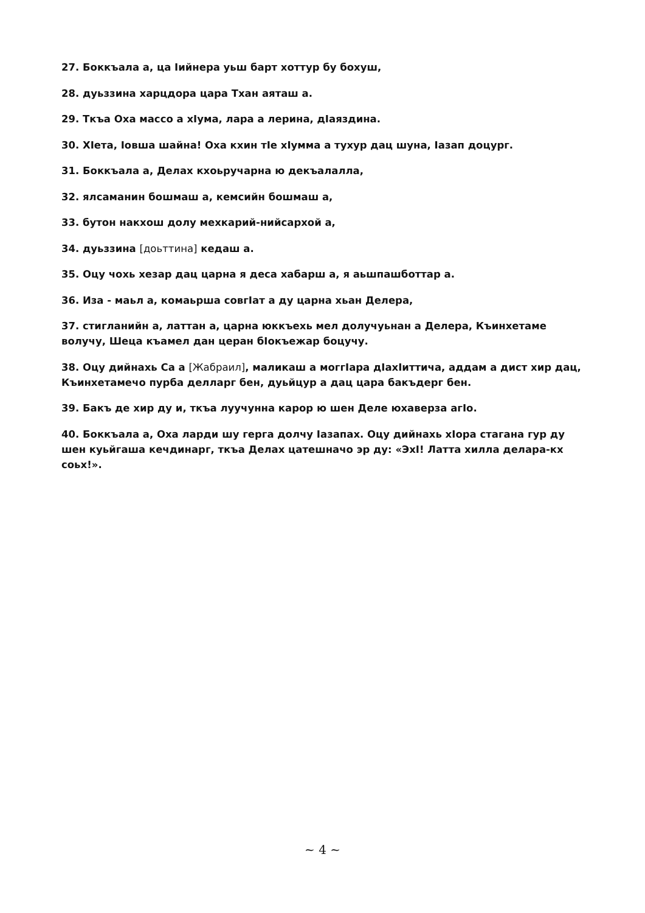27. Боккъала а, ца Іийнера уьш барт хоттур бу бохуш,
28. дуьззина харцдора цара Тхан аяташ а.
29. Ткъа Оха массо а хІума, лара а лерина, дІаяздина.
30. ХІета, Іовша шайна! Оха кхин тІе хІумма а тухур дац шуна, Іазап доцург.
31. Боккъала а, Делах кхоьручарна ю декъалалла,
32. ялсаманин бошмаш а, кемсийн бошмаш а,
33. бутон накхош долу мехкарий-нийсархой а,
34. дуьззина [доьттина] кедаш а.
35. Оцу чохь хезар дац царна я деса хабарш а, я аьшпашботтар а.
36. Иза - маьл а, комаьрша совгІат а ду царна хьан Делера,
37. стигланийн а, латтан а, царна юккъехь мел долучуьнан а Делера, Къинхетаме волучу, Шеца къамел дан церан бІокъежар боцучу.
38. Оцу дийнахь Са а [Жабраил], маликаш а моггІара дІахІиттича, аддам а дист хир дац, Къинхетамечо пурба делларг бен, дуьйцур а дац цара бакъдерг бен.
39. Бакъ де хир ду и, ткъа луучунна карор ю шен Деле юхаверза агІо.
40. Боккъала а, Оха ларди шу герга долчу Іазапах. Оцу дийнахь хІора стагана гур ду шен куьйгаша кечдинарг, ткъа Делах цатешначо эр ду: «ЭхІ! Латта хилла делара-кх соьх!».
~ 4 ~